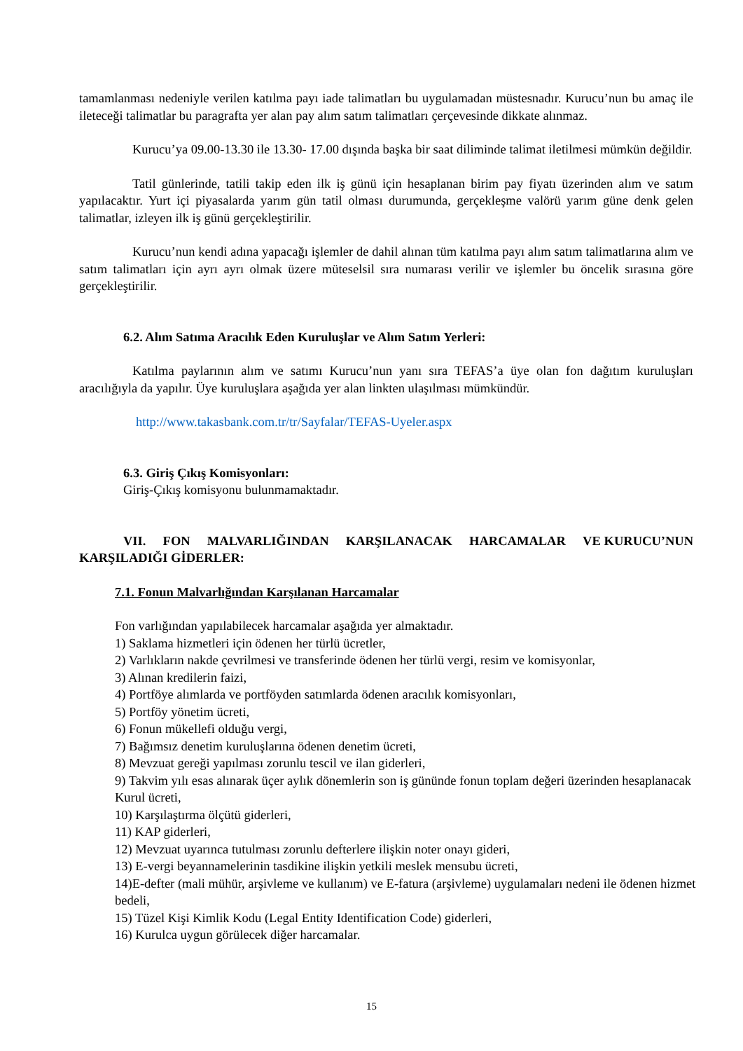tamamlanması nedeniyle verilen katılma payı iade talimatları bu uygulamadan müstesnadır. Kurucu’nun bu amaç ile ileteceği talimatlar bu paragrafta yer alan pay alım satım talimatları çerçevesinde dikkate alınmaz.
Kurucu’ya 09.00-13.30 ile 13.30- 17.00 dışında başka bir saat diliminde talimat iletilmesi mümkün değildir.
Tatil günlerinde, tatili takip eden ilk iş günü için hesaplanan birim pay fiyatı üzerinden alım ve satım yapılacaktır. Yurt içi piyasalarda yarım gün tatil olması durumunda, gerçekleşme valörü yarım güne denk gelen talimatlar, izleyen ilk iş günü gerçekleştirilir.
Kurucu’nun kendi adına yapacağı işlemler de dahil alınan tüm katılma payı alım satım talimatlarına alım ve satım talimatları için ayrı ayrı olmak üzere müteselsil sıra numarası verilir ve işlemler bu öncelik sırasına göre gerçekleştirilir.
6.2. Alım Satıma Aracılık Eden Kuruluşlar ve Alım Satım Yerleri:
Katılma paylarının alım ve satımı Kurucu’nun yanı sıra TEFAS’a üye olan fon dağıtım kuruluşları aracılığıyla da yapılır. Üye kuruluşlara aşağıda yer alan linkten ulaşılması mümkündür.
http://www.takasbank.com.tr/tr/Sayfalar/TEFAS-Uyeler.aspx
6.3. Giriş Çıkış Komisyonları:
Giriş-Çıkış komisyonu bulunmamaktadır.
VII. FON MALVARLIĞINDAN KARŞILANACAK HARCAMALAR VE KURUCU’NUN KARŞILADIĞI GİDERLER:
7.1. Fonun Malvarlığından Karşılanan Harcamalar
Fon varlığından yapılabilecek harcamalar aşağıda yer almaktadır.
1) Saklama hizmetleri için ödenen her türlü ücretler,
2) Varlıkların nakde çevrilmesi ve transferinde ödenen her türlü vergi, resim ve komisyonlar,
3) Alınan kredilerin faizi,
4) Portföye alımlarda ve portföyden satımlarda ödenen aracılık komisyonları,
5) Portföy yönetim ücreti,
6) Fonun mükellefi olduğu vergi,
7) Bağımsız denetim kuruluşlarına ödenen denetim ücreti,
8) Mevzuat gereği yapılması zorunlu tescil ve ilan giderleri,
9) Takvim yılı esas alınarak üçer aylık dönemlerin son iş gününde fonun toplam değeri üzerinden hesaplanacak Kurul ücreti,
10) Karşılaştırma ölçütü giderleri,
11) KAP giderleri,
12) Mevzuat uyarınca tutulması zorunlu defterlere ilişkin noter onayı gideri,
13) E-vergi beyannamelerinin tasdikine ilişkin yetkili meslek mensubu ücreti,
14)E-defter (mali mühür, arşivleme ve kullanım) ve E-fatura (arşivleme) uygulamaları nedeni ile ödenen hizmet bedeli,
15) Tüzel Kişi Kimlik Kodu (Legal Entity Identification Code) giderleri,
16) Kurulca uygun görülecek diğer harcamalar.
15